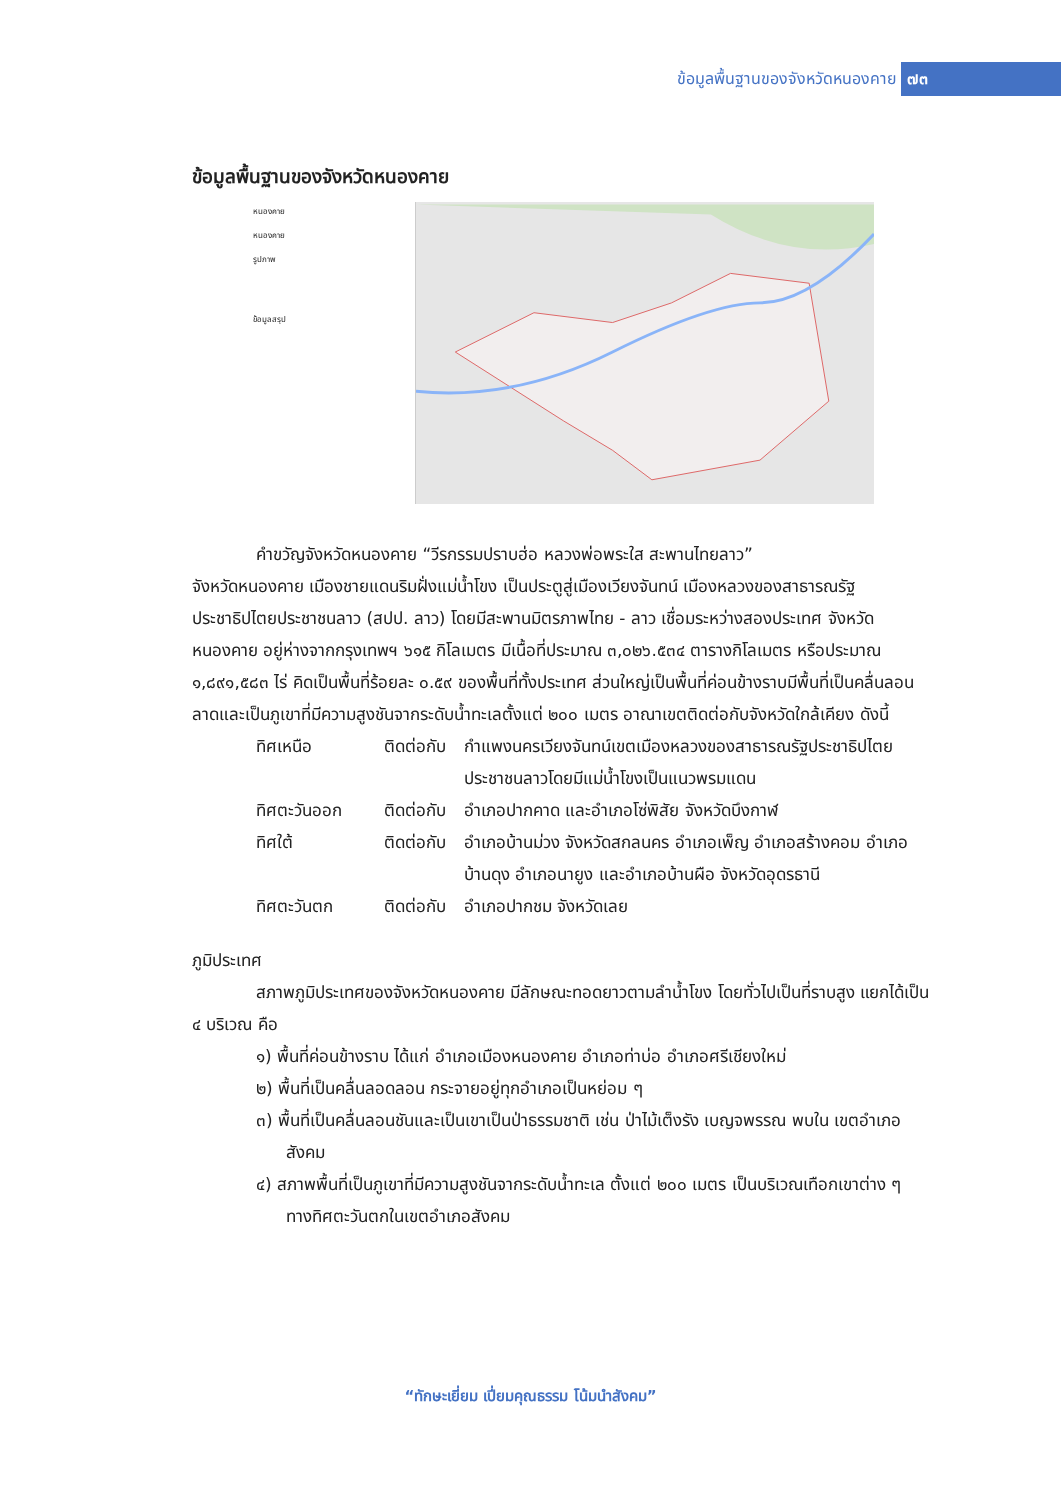ข้อมูลพื้นฐานของจังหวัดหนองคาย ๗๓
ข้อมูลพื้นฐานของจังหวัดหนองคาย
หนองคาย
หนองคาย
รูปภาพ
ข้อมูลสรุป
คำขวัญจังหวัดหนองคาย “วีรกรรมปราบฮ่อ หลวงพ่อพระใส สะพานไทยลาว”
จังหวัดหนองคาย เมืองชายแดนริมฝั่งแม่น้ำโขง เป็นประตูสู่เมืองเวียงจันทน์ เมืองหลวงของสาธารณรัฐประชาธิปไตยประชาชนลาว (สปป. ลาว) โดยมีสะพานมิตรภาพไทย - ลาว เชื่อมระหว่างสองประเทศ จังหวัดหนองคาย อยู่ห่างจากกรุงเทพฯ ๖๑๕ กิโลเมตร มีเนื้อที่ประมาณ ๓,๐๒๖.๕๓๔ ตารางกิโลเมตร หรือประมาณ ๑,๘๙๑,๕๘๓ ไร่ คิดเป็นพื้นที่ร้อยละ ๐.๕๙ ของพื้นที่ทั้งประเทศ ส่วนใหญ่เป็นพื้นที่ค่อนข้างราบมีพื้นที่เป็นคลื่นลอนลาดและเป็นภูเขาที่มีความสูงชันจากระดับน้ำทะเลตั้งแต่ ๒๐๐ เมตร อาณาเขตติดต่อกับจังหวัดใกล้เคียง ดังนี้
ทิศเหนือ ติดต่อกับ
กำแพงนครเวียงจันทน์เขตเมืองหลวงของสาธารณรัฐประชาธิปไตยประชาชนลาวโดยมีแม่น้ำโขงเป็นแนวพรมแดน
ทิศตะวันออก ติดต่อกับ
อำเภอปากคาด และอำเภอโซ่พิสัย จังหวัดบึงกาฬ
ทิศใต้ ติดต่อกับ
อำเภอบ้านม่วง จังหวัดสกลนคร อำเภอเพ็ญ อำเภอสร้างคอม อำเภอบ้านดุง อำเภอนายูง และอำเภอบ้านผือ จังหวัดอุดรธานี
ทิศตะวันตก ติดต่อกับ
อำเภอปากชม จังหวัดเลย
ภูมิประเทศ
สภาพภูมิประเทศของจังหวัดหนองคาย มีลักษณะทอดยาวตามลำน้ำโขง โดยทั่วไปเป็นที่ราบสูง แยกได้เป็น ๔ บริเวณ คือ
๑) พื้นที่ค่อนข้างราบ ได้แก่ อำเภอเมืองหนองคาย อำเภอท่าบ่อ อำเภอศรีเชียงใหม่
๒) พื้นที่เป็นคลื่นลอดลอน กระจายอยู่ทุกอำเภอเป็นหย่อม ๆ
๓) พื้นที่เป็นคลื่นลอนชันและเป็นเขาเป็นป่าธรรมชาติ เช่น ป่าไม้เต็งรัง เบญจพรรณ พบใน เขตอำเภอสังคม
๔) สภาพพื้นที่เป็นภูเขาที่มีความสูงชันจากระดับน้ำทะเล ตั้งแต่ ๒๐๐ เมตร เป็นบริเวณเทือกเขาต่าง ๆ ทางทิศตะวันตกในเขตอำเภอสังคม
“ทักษะเยี่ยม เปี่ยมคุณธรรม โน้มนำสังคม”